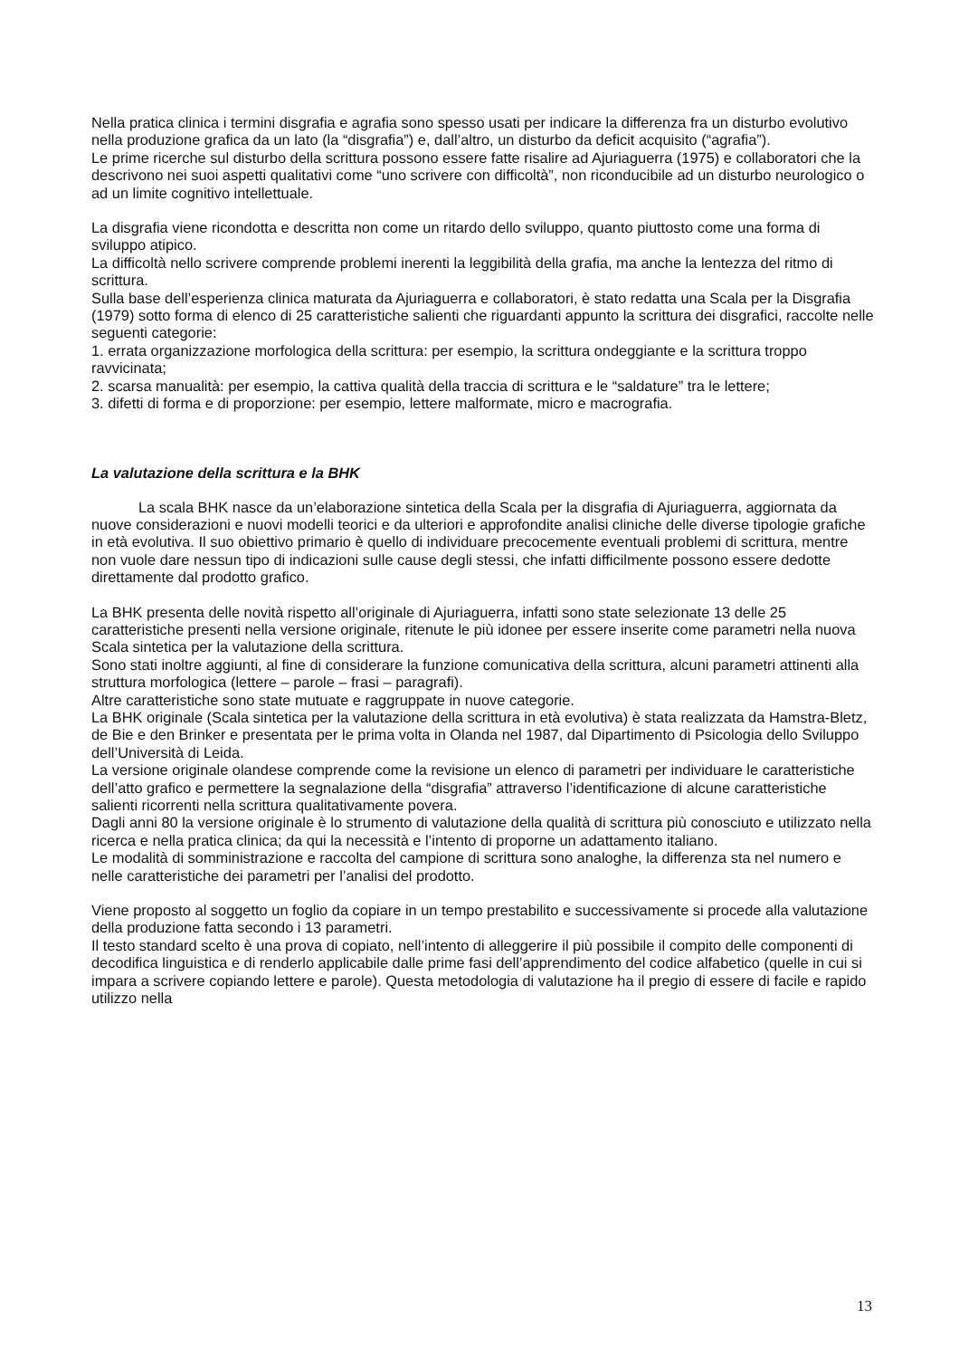Nella pratica clinica i termini disgrafia e agrafia sono spesso usati per indicare la differenza fra un disturbo evolutivo nella produzione grafica da un lato (la “disgrafia”) e, dall’altro, un disturbo da deficit acquisito (“agrafia”).
Le prime ricerche sul disturbo della scrittura possono essere fatte risalire ad Ajuriaguerra (1975) e collaboratori che la descrivono nei suoi aspetti qualitativi come “uno scrivere con difficoltà”, non riconducibile ad un disturbo neurologico o ad un limite cognitivo intellettuale.
La disgrafia viene ricondotta e descritta non come un ritardo dello sviluppo, quanto piuttosto come una forma di sviluppo atipico.
La difficoltà nello scrivere comprende problemi inerenti la leggibilità della grafia, ma anche la lentezza del ritmo di scrittura.
Sulla base dell’esperienza clinica maturata da Ajuriaguerra e collaboratori, è stato redatta una Scala per la Disgrafia (1979) sotto forma di elenco di 25 caratteristiche salienti che riguardanti appunto la scrittura dei disgrafici, raccolte nelle seguenti categorie:
1. errata organizzazione morfologica della scrittura: per esempio, la scrittura ondeggiante e la scrittura troppo ravvicinata;
2. scarsa manualità: per esempio, la cattiva qualità della traccia di scrittura e le “saldature” tra le lettere;
3. difetti di forma e di proporzione: per esempio, lettere malformate, micro e macrografia.
La valutazione della scrittura e la BHK
La scala BHK nasce da un’elaborazione sintetica della Scala per la disgrafia di Ajuriaguerra, aggiornata da nuove considerazioni e nuovi modelli teorici e da ulteriori e approfondite analisi cliniche delle diverse tipologie grafiche in età evolutiva. Il suo obiettivo primario è quello di individuare precocemente eventuali problemi di scrittura, mentre non vuole dare nessun tipo di indicazioni sulle cause degli stessi, che infatti difficilmente possono essere dedotte direttamente dal prodotto grafico.
La BHK presenta delle novità rispetto all’originale di Ajuriaguerra, infatti sono state selezionate 13 delle 25 caratteristiche presenti nella versione originale, ritenute le più idonee per essere inserite come parametri nella nuova Scala sintetica per la valutazione della scrittura.
Sono stati inoltre aggiunti, al fine di considerare la funzione comunicativa della scrittura, alcuni parametri attinenti alla struttura morfologica (lettere – parole – frasi – paragrafi).
Altre caratteristiche sono state mutuate e raggruppate in nuove categorie.
La BHK originale (Scala sintetica per la valutazione della scrittura in età evolutiva) è stata realizzata da Hamstra-Bletz, de Bie e den Brinker e presentata per le prima volta in Olanda nel 1987, dal Dipartimento di Psicologia dello Sviluppo dell’Università di Leida.
La versione originale olandese comprende come la revisione un elenco di parametri per individuare le caratteristiche dell’atto grafico e permettere la segnalazione della “disgrafia” attraverso l’identificazione di alcune caratteristiche salienti ricorrenti nella scrittura qualitativamente povera.
Dagli anni 80 la versione originale è lo strumento di valutazione della qualità di scrittura più conosciuto e utilizzato nella ricerca e nella pratica clinica; da qui la necessità e l’intento di proporne un adattamento italiano.
Le modalità di somministrazione e raccolta del campione di scrittura sono analoghe, la differenza sta nel numero e nelle caratteristiche dei parametri per l’analisi del prodotto.
Viene proposto al soggetto un foglio da copiare in un tempo prestabilito e successivamente si procede alla valutazione della produzione fatta secondo i 13 parametri.
Il testo standard scelto è una prova di copiato, nell’intento di alleggerire il più possibile il compito delle componenti di decodifica linguistica e di renderlo applicabile dalle prime fasi dell’apprendimento del codice alfabetico (quelle in cui si impara a scrivere copiando lettere e parole). Questa metodologia di valutazione ha il pregio di essere di facile e rapido utilizzo nella
13